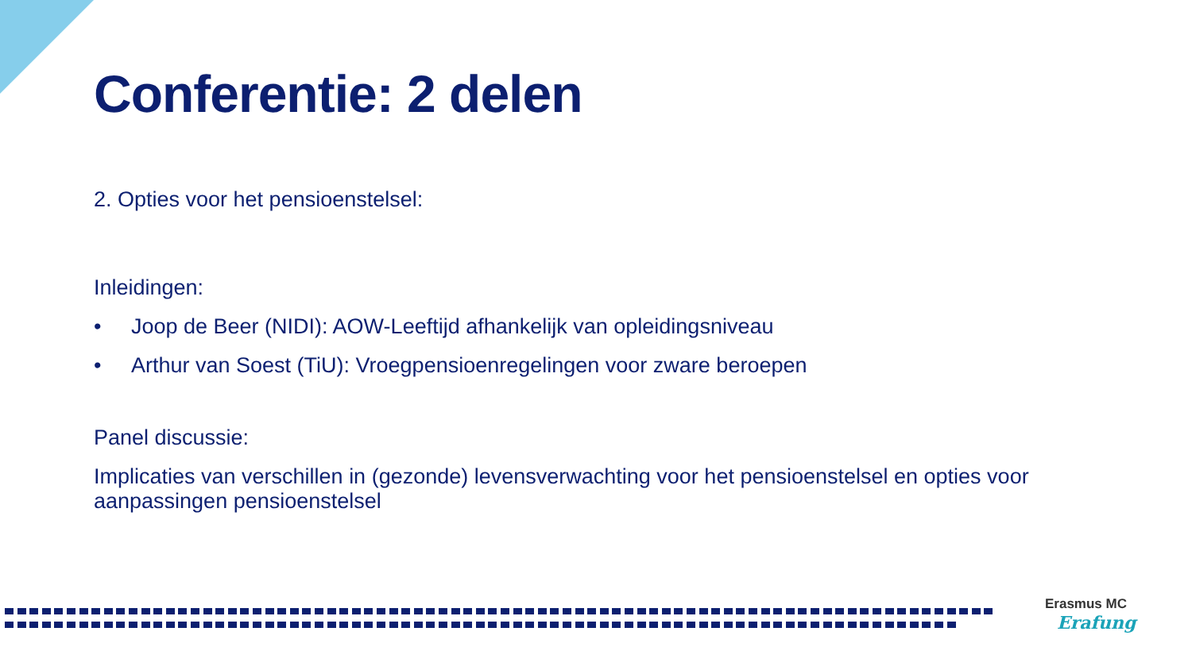Conferentie: 2 delen
2. Opties voor het pensioenstelsel:
Inleidingen:
• Joop de Beer (NIDI): AOW-Leeftijd afhankelijk van opleidingsniveau
• Arthur van Soest (TiU): Vroegpensioenregelingen voor zware beroepen
Panel discussie:
Implicaties van verschillen in (gezonde) levensverwachting voor het pensioenstelsel en opties voor aanpassingen pensioenstelsel
Erasmus MC
Erafung